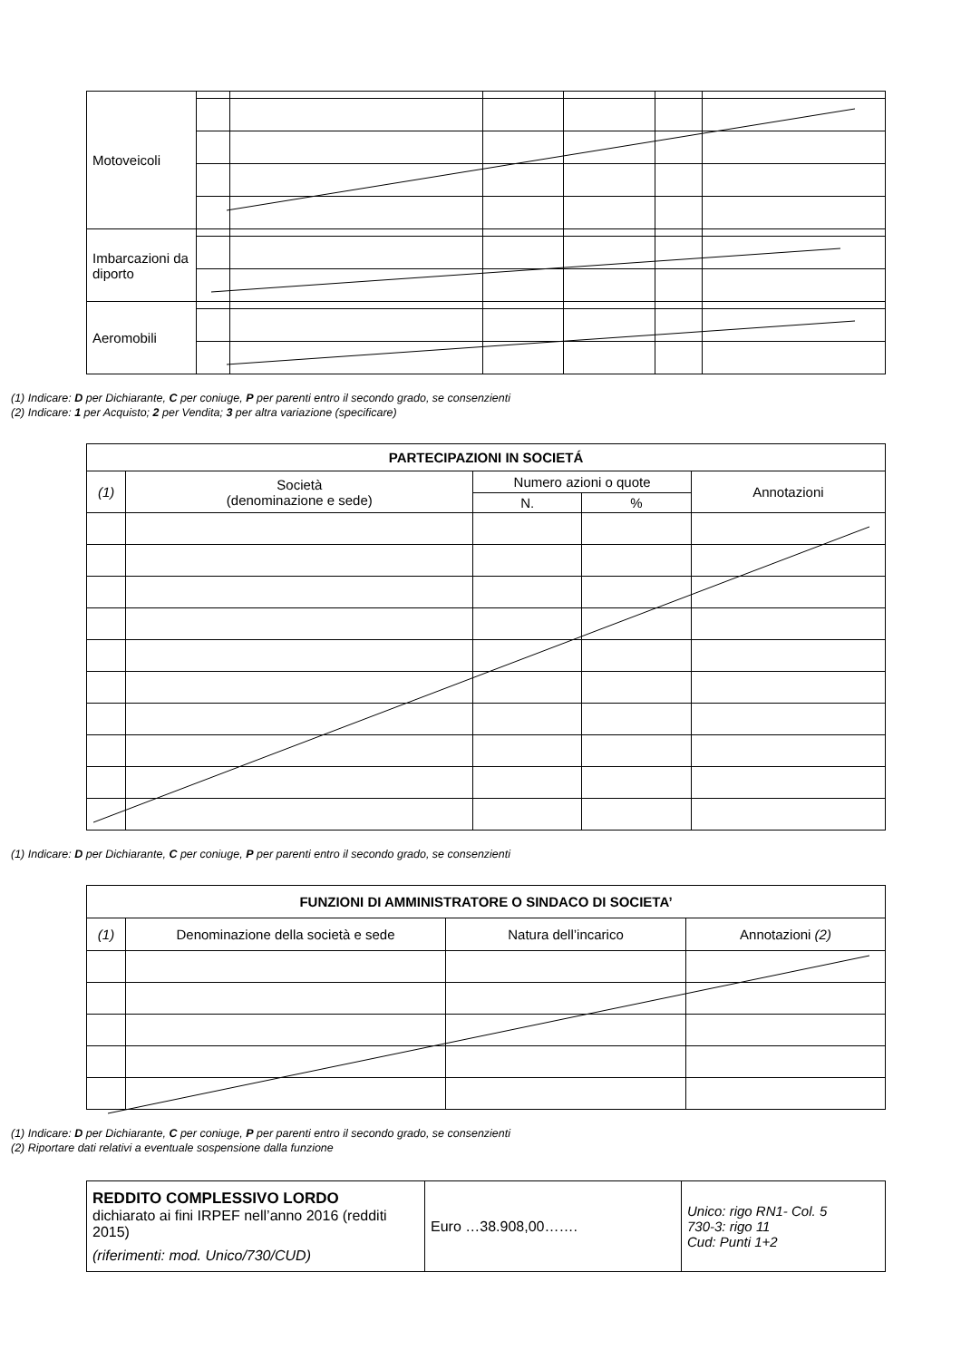| Motoveicoli | | | | | | |
| Imbarcazioni da diporto | | | | | | |
| Aeromobili | | | | | | |
(1) Indicare: D per Dichiarante, C per coniuge, P per parenti entro il secondo grado, se consenzienti
(2) Indicare: 1 per Acquisto; 2 per Vendita; 3 per altra variazione (specificare)
| PARTECIPAZIONI IN SOCIETÁ | | | | |
| --- | --- | --- | --- | --- |
| (1) | Società (denominazione e sede) | Numero azioni o quote | | Annotazioni |
| | | N. | % | |
(1) Indicare: D per Dichiarante, C per coniuge, P per parenti entro il secondo grado, se consenzienti
| FUNZIONI DI AMMINISTRATORE O SINDACO DI SOCIETA’ | | | |
| --- | --- | --- | --- |
| (1) | Denominazione della società e sede | Natura dell’incarico | Annotazioni (2) |
(1) Indicare: D per Dichiarante, C per coniuge, P per parenti entro il secondo grado, se consenzienti
(2) Riportare dati relativi a eventuale sospensione dalla funzione
| REDDITO COMPLESSIVO LORDO dichiarato ai fini IRPEF nell’anno 2016 (redditi 2015) (riferimenti: mod. Unico/730/CUD) | Euro …38.908,00……. | Unico: rigo RN1- Col. 5 730-3: rigo 11 Cud: Punti 1+2 |